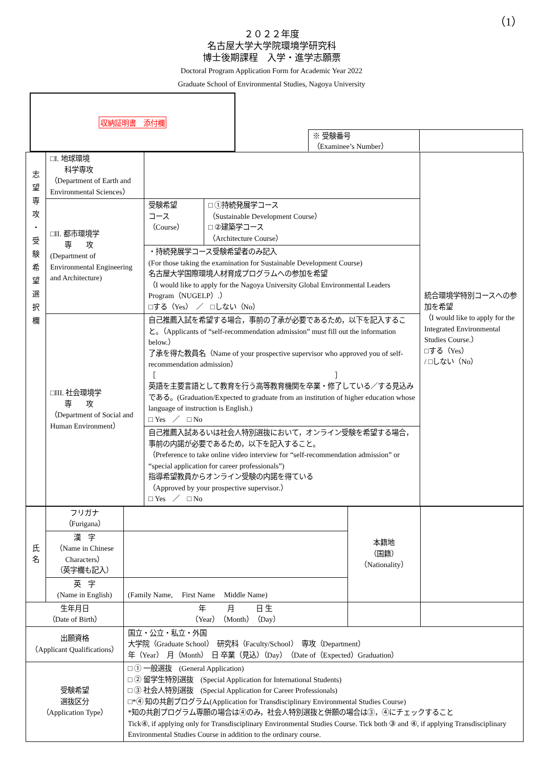（1）
２０２２年度
名古屋大学大学院環境学研究科
博士後期課程　入学・進学志願票
Doctoral Program Application Form for Academic Year 2022
Graduate School of Environmental Studies, Nagoya University
収納証明書　添付欄
※ 受験番号
（Examinee’s Number）
| 志 望 専 攻 ・ 受 験 希 望 選 択 欄 | □I. 地球環境 科学専攻 （Department of Earth and Environmental Sciences） | | | 統合環境学特別コースへの参加を希望 （I would like to apply for the Integrated Environmental Studies Course.） □する（Yes） / □しない（No） |
| | □II. 都市環境学 専 攻 (Department of Environmental Engineering and Architecture) | 受験希望 コース （Course） | □ ①持続発展学コース （Sustainable Development Course） □ ②建築学コース （Architecture Course） | |
| | | ・持続発展学コース受験希望者のみ記入 (For those taking the examination for Sustainable Development Course) 名古屋大学国際環境人材育成プログラムへの参加を希望 （I would like to apply for the Nagoya University Global Environmental Leaders Program（NUGELP）.） □する（Yes） ／ □しない（No） | | |
| | □III. 社会環境学 専 攻 （Department of Social and Human Environment） | 自己推薦入試を希望する場合，事前の了承が必要であるため，以下を記入すること。（Applicants of “self-recommendation admission” must fill out the information below.） 了承を得た教員名（Name of your prospective supervisor who approved you of self-recommendation admission） ［ ］ 英語を主要言語として教育を行う高等教育機関を卒業・修了している／する見込みである。(Graduation/Expected to graduate from an institution of higher education whose language of instruction is English.) □ Yes ／ □ No 自己推薦入試あるいは社会人特別選抜において，オンライン受験を希望する場合，事前の内諾が必要であるため，以下を記入すること。 （Preference to take online video interview for “self-recommendation admission” or “special application for career professionals”) 指導希望教員からオンライン受験の内諾を得ている （Approved by your prospective supervisor.） □ Yes ／ □ No | | |
| 氏 名 | フリガナ （Furigana） | | 本籍地 （国籍） （Nationality） | |
| | 漢 字 （Name in Chinese Characters） （英字欄も記入） | | | |
| | 英 字 (Name in English) | (Family Name, First Name Middle Name) | | |
| 生年月日 （Date of Birth） | | 年 月 日 生 （Year）（Month）（Day） | | |
| 出願資格 （Applicant Qualifications） | | 国立・公立・私立・外国 大学院（Graduate School） 研究科（Faculty/School） 専攻（Department） 年（Year） 月（Month） 日 卒業（見込）（Day）（Date of（Expected）Graduation） | | |
| 受験希望 選抜区分 （Application Type） | | □ ① 一般選抜 (General Application) □ ② 留学生特別選抜 (Special Application for International Students) □ ③ 社会人特別選抜 (Special Application for Career Professionals) □*④ 知の共創プログラム(Application for Transdisciplinary Environmental Studies Course) *知の共創プログラム専願の場合は④のみ，社会人特別選抜と併願の場合は③，④にチェックすること Tick④, if applying only for Transdisciplinary Environmental Studies Course. Tick both ③ and ④, if applying Transdisciplinary Environmental Studies Course in addition to the ordinary course. | | |